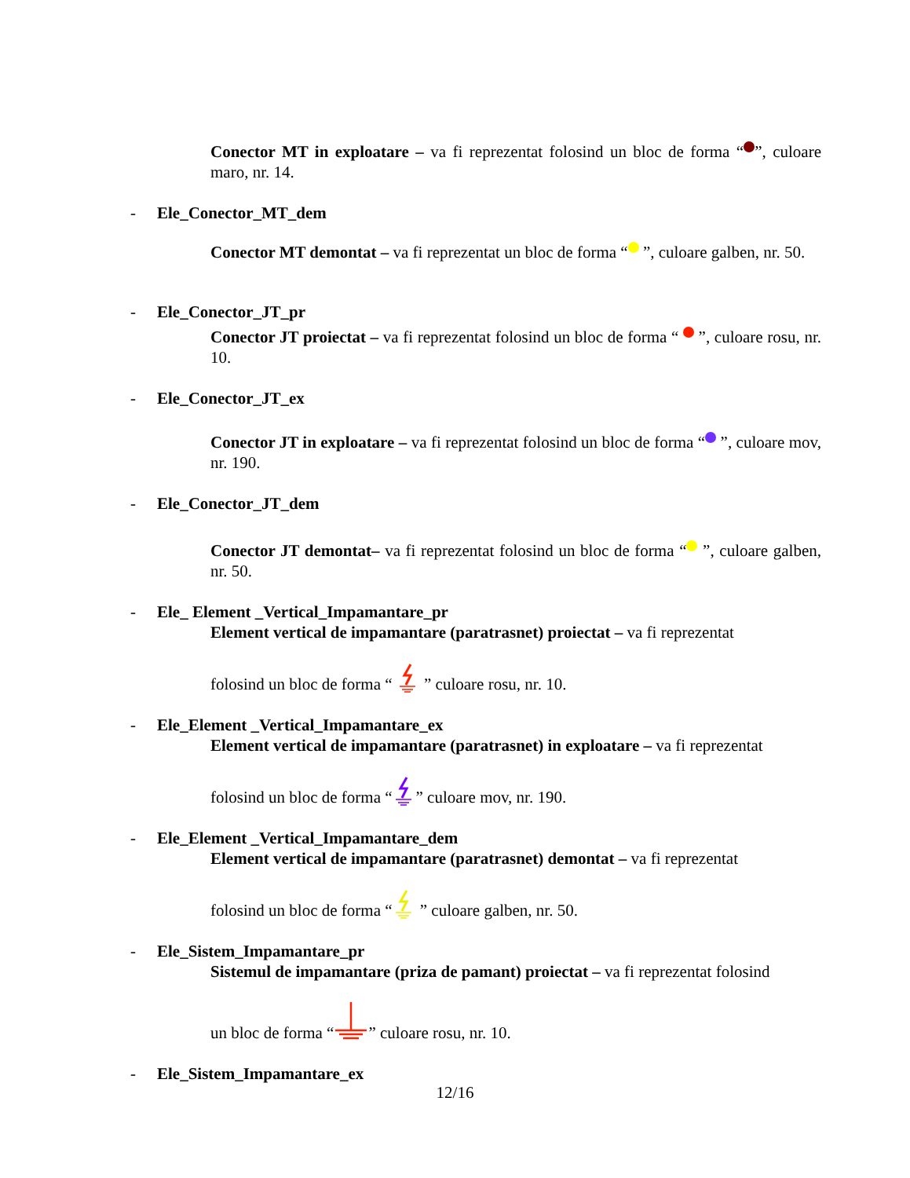Conector MT in exploatare – va fi reprezentat folosind un bloc de forma “ ”, culoare maro, nr. 14.
- Ele_Conector_MT_dem
Conector MT demontat – va fi reprezentat un bloc de forma “ ”, culoare galben, nr. 50.
- Ele_Conector_JT_pr
Conector JT proiectat – va fi reprezentat folosind un bloc de forma “ ”, culoare rosu, nr. 10.
- Ele_Conector_JT_ex
Conector JT in exploatare – va fi reprezentat folosind un bloc de forma “ ”, culoare mov, nr. 190.
- Ele_Conector_JT_dem
Conector JT demontat– va fi reprezentat folosind un bloc de forma “ ”, culoare galben, nr. 50.
- Ele_ Element _Vertical_Impamantare_pr
Element vertical de impamantare (paratrasnet) proiectat – va fi reprezentat
folosind un bloc de forma “ ” culoare rosu, nr. 10.
- Ele_Element _Vertical_Impamantare_ex
Element vertical de impamantare (paratrasnet) in exploatare – va fi reprezentat
folosind un bloc de forma “” culoare mov, nr. 190.
- Ele_Element _Vertical_Impamantare_dem
Element vertical de impamantare (paratrasnet) demontat – va fi reprezentat
folosind un bloc de forma “ ” culoare galben, nr. 50.
- Ele_Sistem_Impamantare_pr
Sistemul de impamantare (priza de pamant) proiectat – va fi reprezentat folosind
un bloc de forma “” culoare rosu, nr. 10.
- Ele_Sistem_Impamantare_ex
12/16